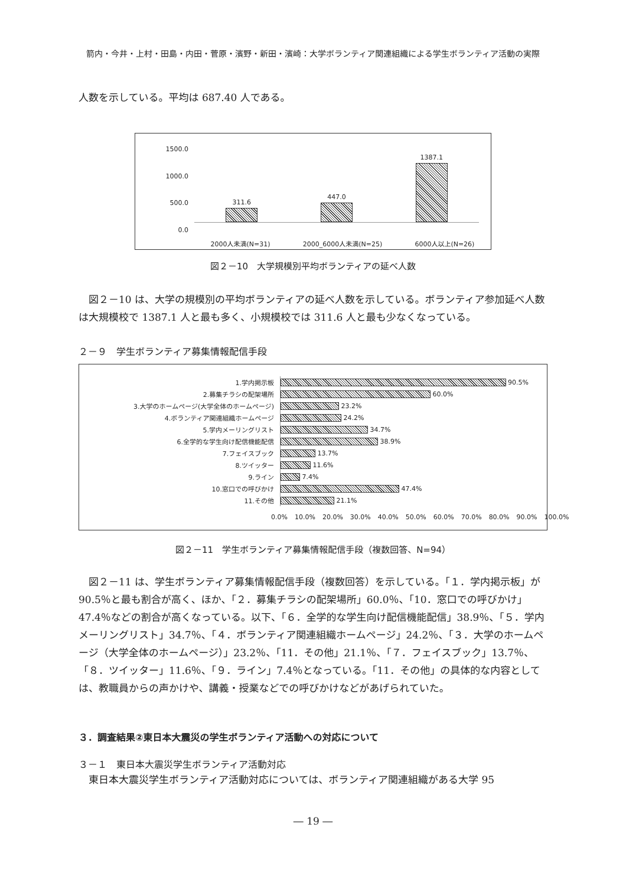箭内・今井・上村・田島・内田・菅原・濱野・新田・濱崎：大学ボランティア関連組織による学生ボランティア活動の実際
人数を示している。平均は 687.40 人である。
1500.0
1000.0
500.0
0.0
311.6
447.0
1387.1
2000人未満(N=31) 2000_6000人未満(N=25) 6000人以上(N=26)
図２－10　大学規模別平均ボランティアの延べ人数
　図２－10 は、大学の規模別の平均ボランティアの延べ人数を示している。ボランティア参加延べ人数は大規模校で 1387.1 人と最も多く、小規模校では 311.6 人と最も少なくなっている。
２－９　学生ボランティア募集情報配信手段
1.学内掲示板
90.5%
2.募集チラシの配架場所
60.0%
3.大学のホームページ(大学全体のホームページ)
23.2%
4.ボランティア関連組織ホームページ
24.2%
5.学内メーリングリスト
34.7%
6.全学的な学生向け配信機能配信
38.9%
7.フェイスブック
13.7%
8.ツイッター
11.6%
9.ライン
7.4%
10.窓口での呼びかけ
47.4%
11.その他
21.1%
0.0% 10.0% 20.0% 30.0% 40.0% 50.0% 60.0% 70.0% 80.0% 90.0% 100.0%
図２－11　学生ボランティア募集情報配信手段（複数回答、N=94）
　図２－11 は、学生ボランティア募集情報配信手段（複数回答）を示している。「１．学内掲示板」が 90.5％と最も割合が高く、ほか、「２．募集チラシの配架場所」60.0％、「10．窓口での呼びかけ」47.4％などの割合が高くなっている。以下、「６．全学的な学生向け配信機能配信」38.9％、「５．学内メーリングリスト」34.7％、「４．ボランティア関連組織ホームページ」24.2％、「３．大学のホームページ（大学全体のホームページ）」23.2％、「11．その他」21.1％、「７．フェイスブック」13.7％、「８．ツイッター」11.6％、「９．ライン」7.4％となっている。「11．その他」の具体的な内容としては、教職員からの声かけや、講義・授業などでの呼びかけなどがあげられていた。
３．調査結果②東日本大震災の学生ボランティア活動への対応について
３－１　東日本大震災学生ボランティア活動対応
　東日本大震災学生ボランティア活動対応については、ボランティア関連組織がある大学 95
― 19 ―